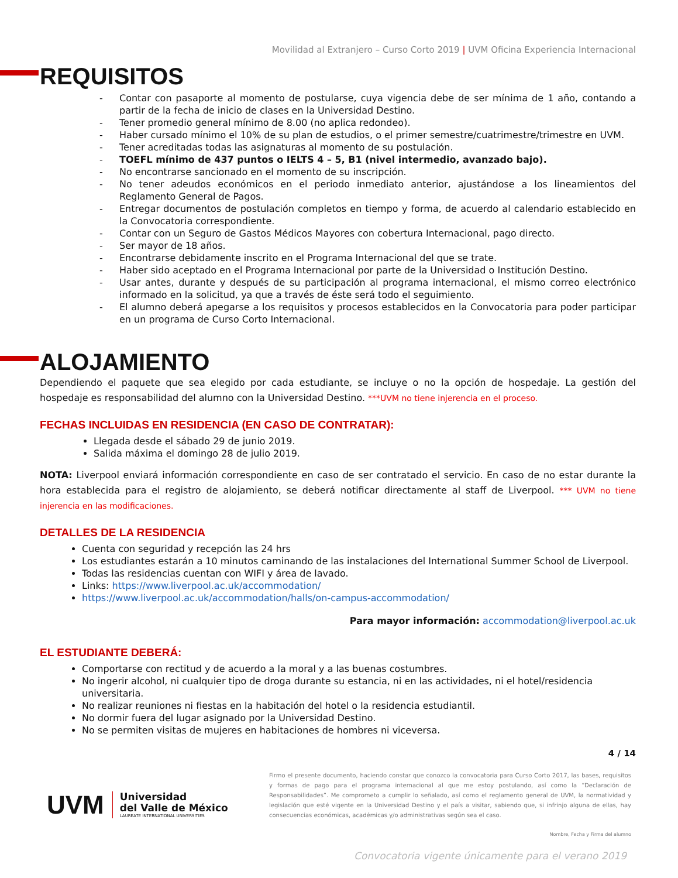Movilidad al Extranjero – Curso Corto 2019 | UVM Oficina Experiencia Internacional
REQUISITOS
- Contar con pasaporte al momento de postularse, cuya vigencia debe de ser mínima de 1 año, contando a partir de la fecha de inicio de clases en la Universidad Destino.
- Tener promedio general mínimo de 8.00 (no aplica redondeo).
- Haber cursado mínimo el 10% de su plan de estudios, o el primer semestre/cuatrimestre/trimestre en UVM.
- Tener acreditadas todas las asignaturas al momento de su postulación.
- TOEFL mínimo de 437 puntos o IELTS 4 – 5, B1 (nivel intermedio, avanzado bajo).
- No encontrarse sancionado en el momento de su inscripción.
- No tener adeudos económicos en el periodo inmediato anterior, ajustándose a los lineamientos del Reglamento General de Pagos.
- Entregar documentos de postulación completos en tiempo y forma, de acuerdo al calendario establecido en la Convocatoria correspondiente.
- Contar con un Seguro de Gastos Médicos Mayores con cobertura Internacional, pago directo.
- Ser mayor de 18 años.
- Encontrarse debidamente inscrito en el Programa Internacional del que se trate.
- Haber sido aceptado en el Programa Internacional por parte de la Universidad o Institución Destino.
- Usar antes, durante y después de su participación al programa internacional, el mismo correo electrónico informado en la solicitud, ya que a través de éste será todo el seguimiento.
- El alumno deberá apegarse a los requisitos y procesos establecidos en la Convocatoria para poder participar en un programa de Curso Corto Internacional.
ALOJAMIENTO
Dependiendo el paquete que sea elegido por cada estudiante, se incluye o no la opción de hospedaje. La gestión del hospedaje es responsabilidad del alumno con la Universidad Destino. ***UVM no tiene injerencia en el proceso.
FECHAS INCLUIDAS EN RESIDENCIA (EN CASO DE CONTRATAR):
Llegada desde el sábado 29 de junio 2019.
Salida máxima el domingo 28 de julio 2019.
NOTA: Liverpool enviará información correspondiente en caso de ser contratado el servicio. En caso de no estar durante la hora establecida para el registro de alojamiento, se deberá notificar directamente al staff de Liverpool. *** UVM no tiene injerencia en las modificaciones.
DETALLES DE LA RESIDENCIA
Cuenta con seguridad y recepción las 24 hrs
Los estudiantes estarán a 10 minutos caminando de las instalaciones del International Summer School de Liverpool.
Todas las residencias cuentan con WIFI y área de lavado.
Links: https://www.liverpool.ac.uk/accommodation/
https://www.liverpool.ac.uk/accommodation/halls/on-campus-accommodation/
Para mayor información: accommodation@liverpool.ac.uk
EL ESTUDIANTE DEBERÁ:
Comportarse con rectitud y de acuerdo a la moral y a las buenas costumbres.
No ingerir alcohol, ni cualquier tipo de droga durante su estancia, ni en las actividades, ni el hotel/residencia universitaria.
No realizar reuniones ni fiestas en la habitación del hotel o la residencia estudiantil.
No dormir fuera del lugar asignado por la Universidad Destino.
No se permiten visitas de mujeres en habitaciones de hombres ni viceversa.
4 / 14
UVM
Universidad
del Valle de México
LAUREATE INTERNATIONAL UNIVERSITIES
Firmo el presente documento, haciendo constar que conozco la convocatoria para Curso Corto 2017, las bases, requisitos y formas de pago para el programa internacional al que me estoy postulando, así como la “Declaración de Responsabilidades”. Me comprometo a cumplir lo señalado, así como el reglamento general de UVM, la normatividad y legislación que esté vigente en la Universidad Destino y el país a visitar, sabiendo que, si infrinjo alguna de ellas, hay consecuencias económicas, académicas y/o administrativas según sea el caso.
Nombre, Fecha y Firma del alumno
Convocatoria vigente únicamente para el verano 2019